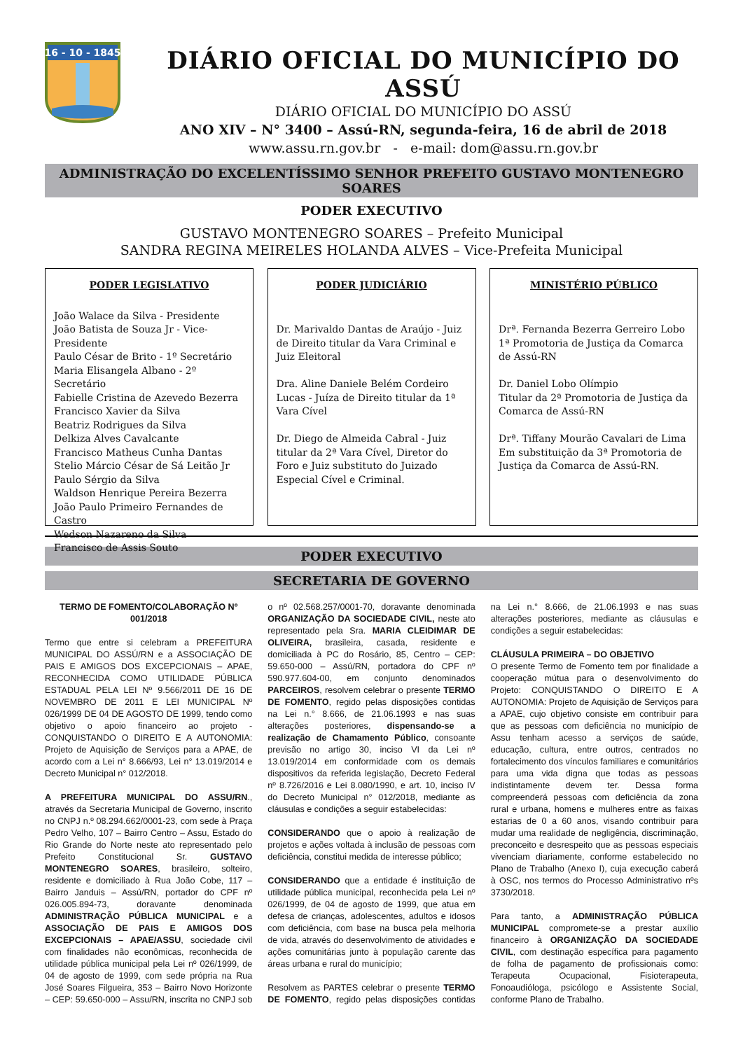16 - 10 - 1845
DIÁRIO OFICIAL DO MUNICÍPIO DO ASSÚ
DIÁRIO OFICIAL DO MUNICÍPIO DO ASSÚ
ANO XIV – N° 3400 – Assú-RN, segunda-feira, 16 de abril de 2018
www.assu.rn.gov.br - e-mail: dom@assu.rn.gov.br
ADMINISTRAÇÃO DO EXCELENTÍSSIMO SENHOR PREFEITO GUSTAVO MONTENEGRO SOARES
PODER EXECUTIVO
GUSTAVO MONTENEGRO SOARES – Prefeito Municipal
SANDRA REGINA MEIRELES HOLANDA ALVES – Vice-Prefeita Municipal
PODER LEGISLATIVO
João Walace da Silva - Presidente
João Batista de Souza Jr - Vice-Presidente
Paulo César de Brito - 1º Secretário
Maria Elisangela Albano - 2º Secretário
Fabielle Cristina de Azevedo Bezerra
Francisco Xavier da Silva
Beatriz Rodrigues da Silva
Delkiza Alves Cavalcante
Francisco Matheus Cunha Dantas
Stelio Márcio César de Sá Leitão Jr
Paulo Sérgio da Silva
Waldson Henrique Pereira Bezerra
João Paulo Primeiro Fernandes de Castro
Wedson Nazareno da Silva
Francisco de Assis Souto
PODER JUDICIÁRIO
Dr. Marivaldo Dantas de Araújo - Juiz de Direito titular da Vara Criminal e Juiz Eleitoral
Dra. Aline Daniele Belém Cordeiro Lucas - Juíza de Direito titular da 1ª Vara Cível
Dr. Diego de Almeida Cabral - Juiz titular da 2ª Vara Cível, Diretor do Foro e Juiz substituto do Juizado Especial Cível e Criminal.
MINISTÉRIO PÚBLICO
Drª. Fernanda Bezerra Gerreiro Lobo 1ª Promotoria de Justiça da Comarca de Assú-RN
Dr. Daniel Lobo Olímpio
Titular da 2ª Promotoria de Justiça da Comarca de Assú-RN
Drª. Tiffany Mourão Cavalari de Lima
Em substituição da 3ª Promotoria de Justiça da Comarca de Assú-RN.
PODER EXECUTIVO
SECRETARIA DE GOVERNO
TERMO DE FOMENTO/COLABORAÇÃO Nº 001/2018
Termo que entre si celebram a PREFEITURA MUNICIPAL DO ASSÚ/RN e a ASSOCIAÇÃO DE PAIS E AMIGOS DOS EXCEPCIONAIS – APAE, RECONHECIDA COMO UTILIDADE PÚBLICA ESTADUAL PELA LEI Nº 9.566/2011 DE 16 DE NOVEMBRO DE 2011 E LEI MUNICIPAL Nº 026/1999 DE 04 DE AGOSTO DE 1999, tendo como objetivo o apoio financeiro ao projeto - CONQUISTANDO O DIREITO E A AUTONOMIA: Projeto de Aquisição de Serviços para a APAE, de acordo com a Lei n° 8.666/93, Lei n° 13.019/2014 e Decreto Municipal n° 012/2018.
A PREFEITURA MUNICIPAL DO ASSU/RN., através da Secretaria Municipal de Governo, inscrito no CNPJ n.º 08.294.662/0001-23, com sede à Praça Pedro Velho, 107 – Bairro Centro – Assu, Estado do Rio Grande do Norte neste ato representado pelo Prefeito Constitucional Sr. GUSTAVO MONTENEGRO SOARES, brasileiro, solteiro, residente e domiciliado à Rua João Cobe, 117 – Bairro Janduis – Assú/RN, portador do CPF nº 026.005.894-73, doravante denominada ADMINISTRAÇÃO PÚBLICA MUNICIPAL e a ASSOCIAÇÃO DE PAIS E AMIGOS DOS EXCEPCIONAIS – APAE/ASSU, sociedade civil com finalidades não econômicas, reconhecida de utilidade pública municipal pela Lei nº 026/1999, de 04 de agosto de 1999, com sede própria na Rua José Soares Filgueira, 353 – Bairro Novo Horizonte – CEP: 59.650-000 – Assu/RN, inscrita no CNPJ sob o nº 02.568.257/0001-70, doravante denominada ORGANIZAÇÃO DA SOCIEDADE CIVIL, neste ato representado pela Sra. MARIA CLEIDIMAR DE OLIVEIRA, brasileira, casada, residente e domiciliada à PC do Rosário, 85, Centro – CEP: 59.650-000 – Assú/RN, portadora do CPF nº 590.977.604-00, em conjunto denominados PARCEIROS, resolvem celebrar o presente TERMO DE FOMENTO, regido pelas disposições contidas na Lei n.° 8.666, de 21.06.1993 e nas suas alterações posteriores, dispensando-se a realização de Chamamento Público, consoante previsão no artigo 30, inciso VI da Lei nº 13.019/2014 em conformidade com os demais dispositivos da referida legislação, Decreto Federal nº 8.726/2016 e Lei 8.080/1990, e art. 10, inciso IV do Decreto Municipal n° 012/2018, mediante as cláusulas e condições a seguir estabelecidas:
CONSIDERANDO que o apoio à realização de projetos e ações voltada à inclusão de pessoas com deficiência, constitui medida de interesse público;
CONSIDERANDO que a entidade é instituição de utilidade pública municipal, reconhecida pela Lei nº 026/1999, de 04 de agosto de 1999, que atua em defesa de crianças, adolescentes, adultos e idosos com deficiência, com base na busca pela melhoria de vida, através do desenvolvimento de atividades e ações comunitárias junto à população carente das áreas urbana e rural do município;
Resolvem as PARTES celebrar o presente TERMO DE FOMENTO, regido pelas disposições contidas na Lei n.° 8.666, de 21.06.1993 e nas suas alterações posteriores, mediante as cláusulas e condições a seguir estabelecidas:
CLÁUSULA PRIMEIRA – DO OBJETIVO
O presente Termo de Fomento tem por finalidade a cooperação mútua para o desenvolvimento do Projeto: CONQUISTANDO O DIREITO E A AUTONOMIA: Projeto de Aquisição de Serviços para a APAE, cujo objetivo consiste em contribuir para que as pessoas com deficiência no município de Assu tenham acesso a serviços de saúde, educação, cultura, entre outros, centrados no fortalecimento dos vínculos familiares e comunitários para uma vida digna que todas as pessoas indistintamente devem ter. Dessa forma compreenderá pessoas com deficiência da zona rural e urbana, homens e mulheres entre as faixas estarias de 0 a 60 anos, visando contribuir para mudar uma realidade de negligência, discriminação, preconceito e desrespeito que as pessoas especiais vivenciam diariamente, conforme estabelecido no Plano de Trabalho (Anexo I), cuja execução caberá à OSC, nos termos do Processo Administrativo nºs 3730/2018.
Para tanto, a ADMINISTRAÇÃO PÚBLICA MUNICIPAL compromete-se a prestar auxílio financeiro à ORGANIZAÇÃO DA SOCIEDADE CIVIL, com destinação específica para pagamento de folha de pagamento de profissionais como: Terapeuta Ocupacional, Fisioterapeuta, Fonoaudióloga, psicólogo e Assistente Social, conforme Plano de Trabalho.